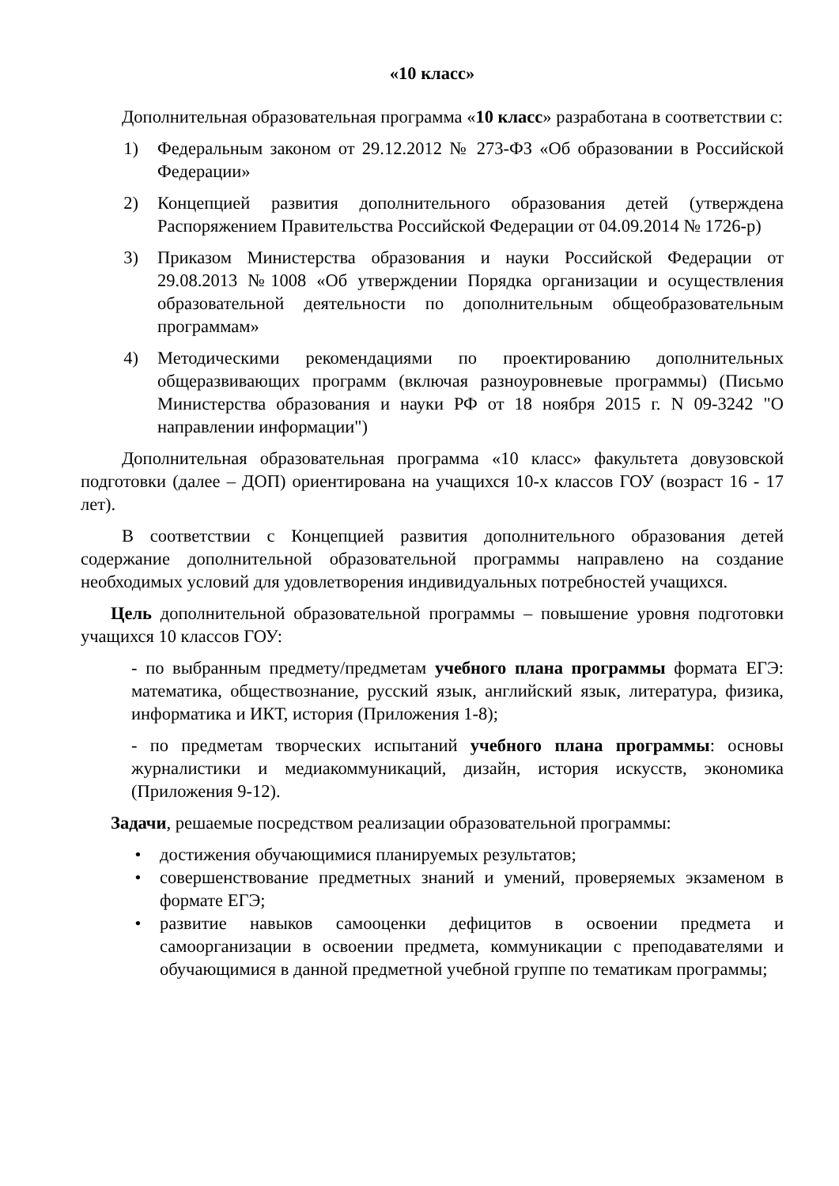«10 класс»
Дополнительная образовательная программа «10 класс» разработана в соответствии с:
1) Федеральным законом от 29.12.2012 № 273-ФЗ «Об образовании в Российской Федерации»
2) Концепцией развития дополнительного образования детей (утверждена Распоряжением Правительства Российской Федерации от 04.09.2014 № 1726-р)
3) Приказом Министерства образования и науки Российской Федерации от 29.08.2013 №1008 «Об утверждении Порядка организации и осуществления образовательной деятельности по дополнительным общеобразовательным программам»
4) Методическими рекомендациями по проектированию дополнительных общеразвивающих программ (включая разноуровневые программы) (Письмо Министерства образования и науки РФ от 18 ноября 2015 г. N 09-3242 "О направлении информации")
Дополнительная образовательная программа «10 класс» факультета довузовской подготовки (далее – ДОП) ориентирована на учащихся 10-х классов ГОУ (возраст 16 - 17 лет).
В соответствии с Концепцией развития дополнительного образования детей содержание дополнительной образовательной программы направлено на создание необходимых условий для удовлетворения индивидуальных потребностей учащихся.
Цель дополнительной образовательной программы – повышение уровня подготовки учащихся 10 классов ГОУ:
- по выбранным предмету/предметам учебного плана программы формата ЕГЭ: математика, обществознание, русский язык, английский язык, литература, физика, информатика и ИКТ, история (Приложения 1-8);
- по предметам творческих испытаний учебного плана программы: основы журналистики и медиакоммуникаций, дизайн, история искусств, экономика (Приложения 9-12).
Задачи, решаемые посредством реализации образовательной программы:
• достижения обучающимися планируемых результатов;
• совершенствование предметных знаний и умений, проверяемых экзаменом в формате ЕГЭ;
• развитие навыков самооценки дефицитов в освоении предмета и самоорганизации в освоении предмета, коммуникации с преподавателями и обучающимися в данной предметной учебной группе по тематикам программы;